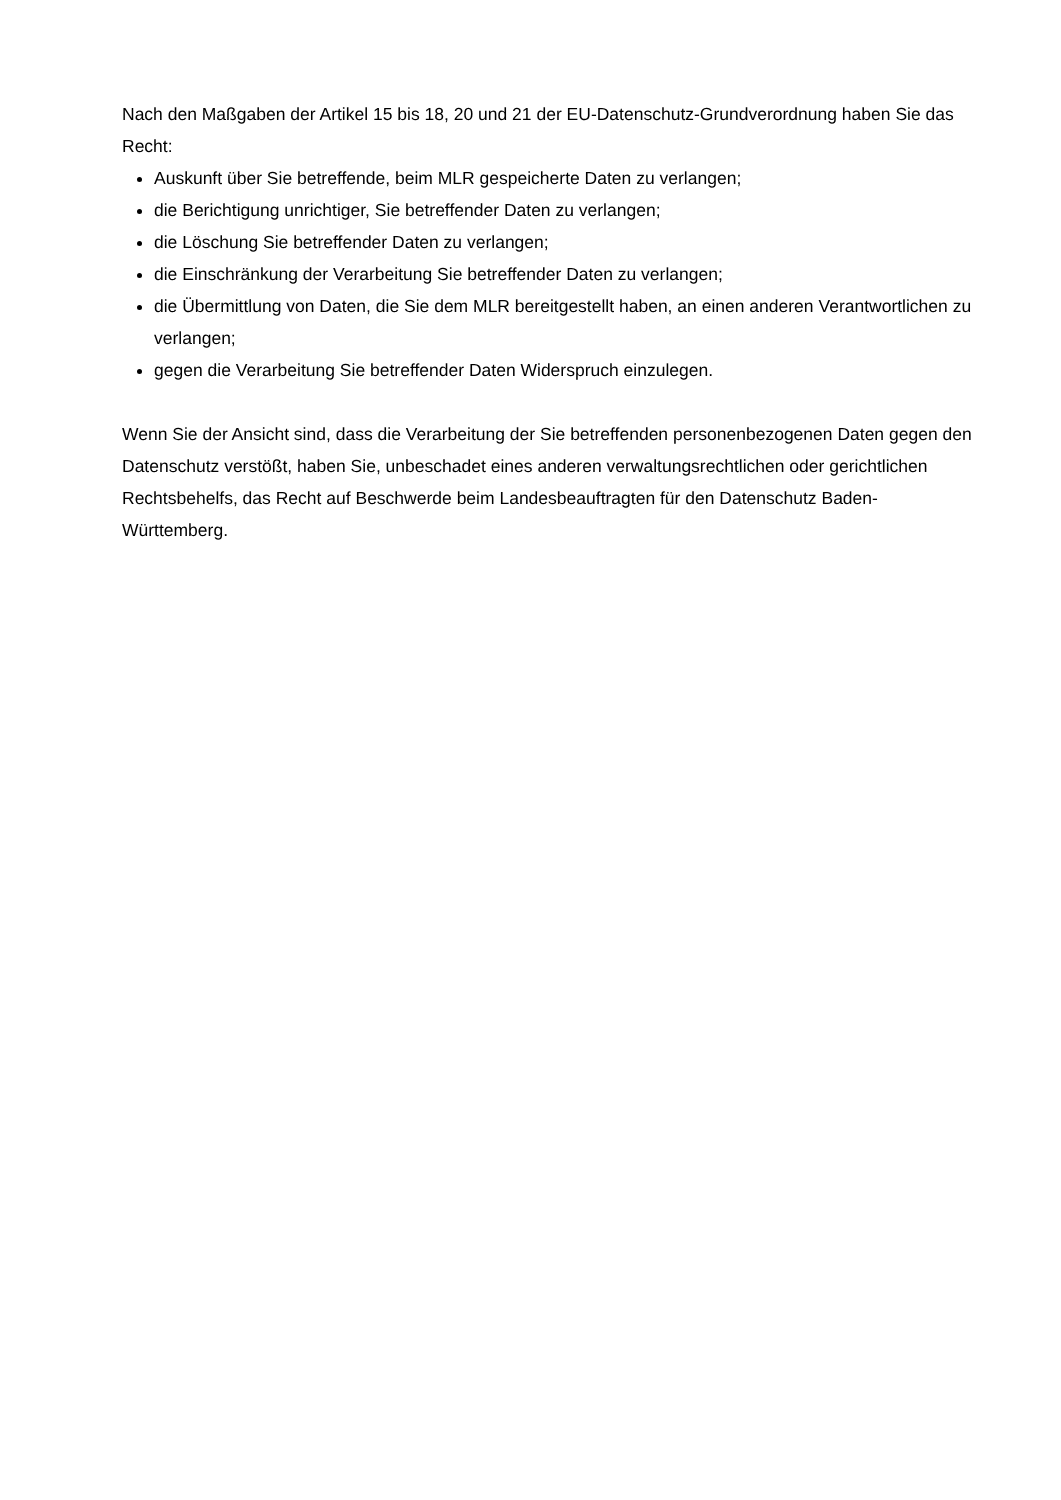Nach den Maßgaben der Artikel 15 bis 18, 20 und 21 der EU-Datenschutz-Grundverordnung haben Sie das Recht:
Auskunft über Sie betreffende, beim MLR gespeicherte Daten zu verlangen;
die Berichtigung unrichtiger, Sie betreffender Daten zu verlangen;
die Löschung Sie betreffender Daten zu verlangen;
die Einschränkung der Verarbeitung Sie betreffender Daten zu verlangen;
die Übermittlung von Daten, die Sie dem MLR bereitgestellt haben, an einen anderen Verantwortlichen zu verlangen;
gegen die Verarbeitung Sie betreffender Daten Widerspruch einzulegen.
Wenn Sie der Ansicht sind, dass die Verarbeitung der Sie betreffenden personenbezogenen Daten gegen den Datenschutz verstößt, haben Sie, unbeschadet eines anderen verwaltungsrechtlichen oder gerichtlichen Rechtsbehelfs, das Recht auf Beschwerde beim Landesbeauftragten für den Datenschutz Baden-Württemberg.